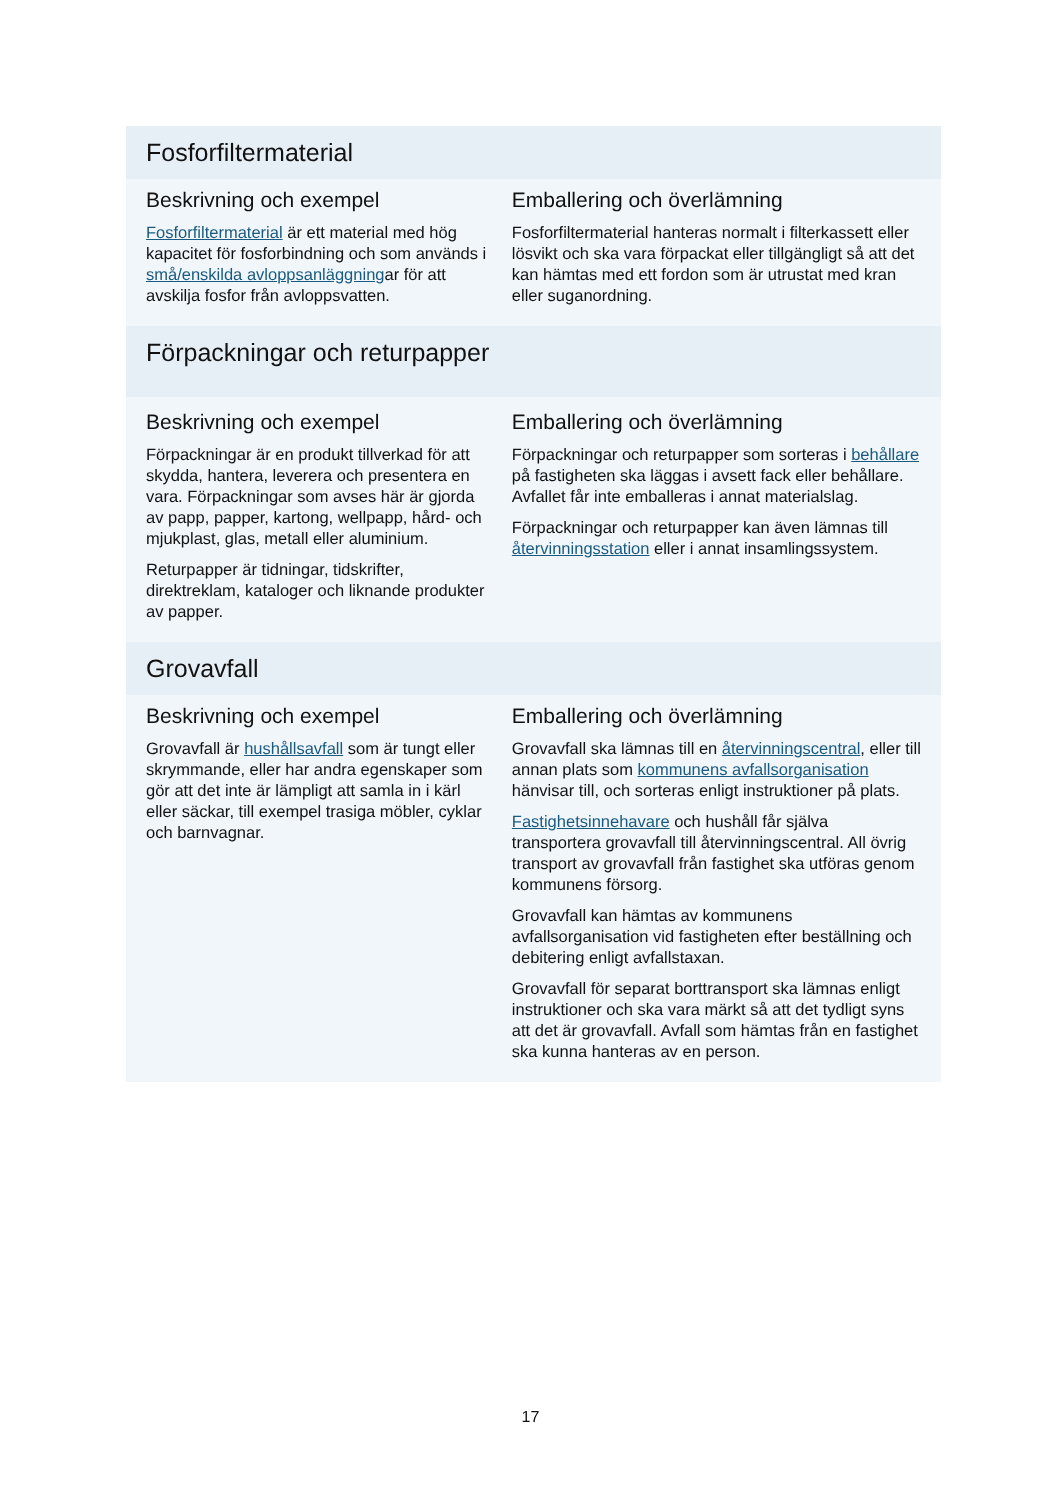Fosforfiltermaterial
Beskrivning och exempel
Fosforfiltermaterial är ett material med hög kapacitet för fosforbindning och som används i små/enskilda avloppsanläggningar för att avskilja fosfor från avloppsvatten.
Emballering och överlämning
Fosforfiltermaterial hanteras normalt i filterkassett eller lösvikt och ska vara förpackat eller tillgängligt så att det kan hämtas med ett fordon som är utrustat med kran eller suganordning.
Förpackningar och returpapper
Beskrivning och exempel
Förpackningar är en produkt tillverkad för att skydda, hantera, leverera och presentera en vara. Förpackningar som avses här är gjorda av papp, papper, kartong, wellpapp, hård- och mjukplast, glas, metall eller aluminium.
Returpapper är tidningar, tidskrifter, direktreklam, kataloger och liknande produkter av papper.
Emballering och överlämning
Förpackningar och returpapper som sorteras i behållare på fastigheten ska läggas i avsett fack eller behållare. Avfallet får inte emballeras i annat materialslag.
Förpackningar och returpapper kan även lämnas till återvinningsstation eller i annat insamlingssystem.
Grovavfall
Beskrivning och exempel
Grovavfall är hushållsavfall som är tungt eller skrymmande, eller har andra egenskaper som gör att det inte är lämpligt att samla in i kärl eller säckar, till exempel trasiga möbler, cyklar och barnvagnar.
Emballering och överlämning
Grovavfall ska lämnas till en återvinningscentral, eller till annan plats som kommunens avfallsorganisation hänvisar till, och sorteras enligt instruktioner på plats.
Fastighetsinnehavare och hushåll får själva transportera grovavfall till återvinningscentral. All övrig transport av grovavfall från fastighet ska utföras genom kommunens försorg.
Grovavfall kan hämtas av kommunens avfallsorganisation vid fastigheten efter beställning och debitering enligt avfallstaxan.
Grovavfall för separat borttransport ska lämnas enligt instruktioner och ska vara märkt så att det tydligt syns att det är grovavfall. Avfall som hämtas från en fastighet ska kunna hanteras av en person.
17